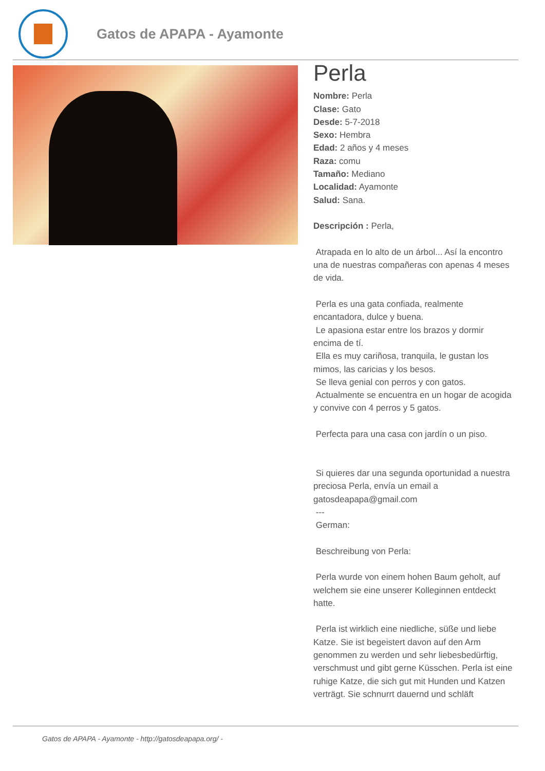Gatos de APAPA - Ayamonte
Perla
Nombre: Perla
Clase: Gato
Desde: 5-7-2018
Sexo: Hembra
Edad: 2 años y 4 meses
Raza: comu
Tamaño: Mediano
Localidad: Ayamonte
Salud: Sana.
Descripción : Perla,
Atrapada en lo alto de un árbol... Así la encontro una de nuestras compañeras con apenas 4 meses de vida.
Perla es una gata confiada, realmente encantadora, dulce y buena.
Le apasiona estar entre los brazos y dormir encima de tí.
Ella es muy cariñosa, tranquila, le gustan los mimos, las caricias y los besos.
Se lleva genial con perros y con gatos.
Actualmente se encuentra en un hogar de acogida y convive con 4 perros y 5 gatos.
Perfecta para una casa con jardín o un piso.
Si quieres dar una segunda oportunidad a nuestra preciosa Perla, envía un email a gatosdeapapa@gmail.com
---
German:
Beschreibung von Perla:
Perla wurde von einem hohen Baum geholt, auf welchem sie eine unserer Kolleginnen entdeckt hatte.
Perla ist wirklich eine niedliche, süße und liebe Katze. Sie ist begeistert davon auf den Arm genommen zu werden und sehr liebesbedürftig, verschmust und gibt gerne Küsschen. Perla ist eine ruhige Katze, die sich gut mit Hunden und Katzen verträgt. Sie schnurrt dauernd und schläft
Gatos de APAPA - Ayamonte - http://gatosdeapapa.org/ -